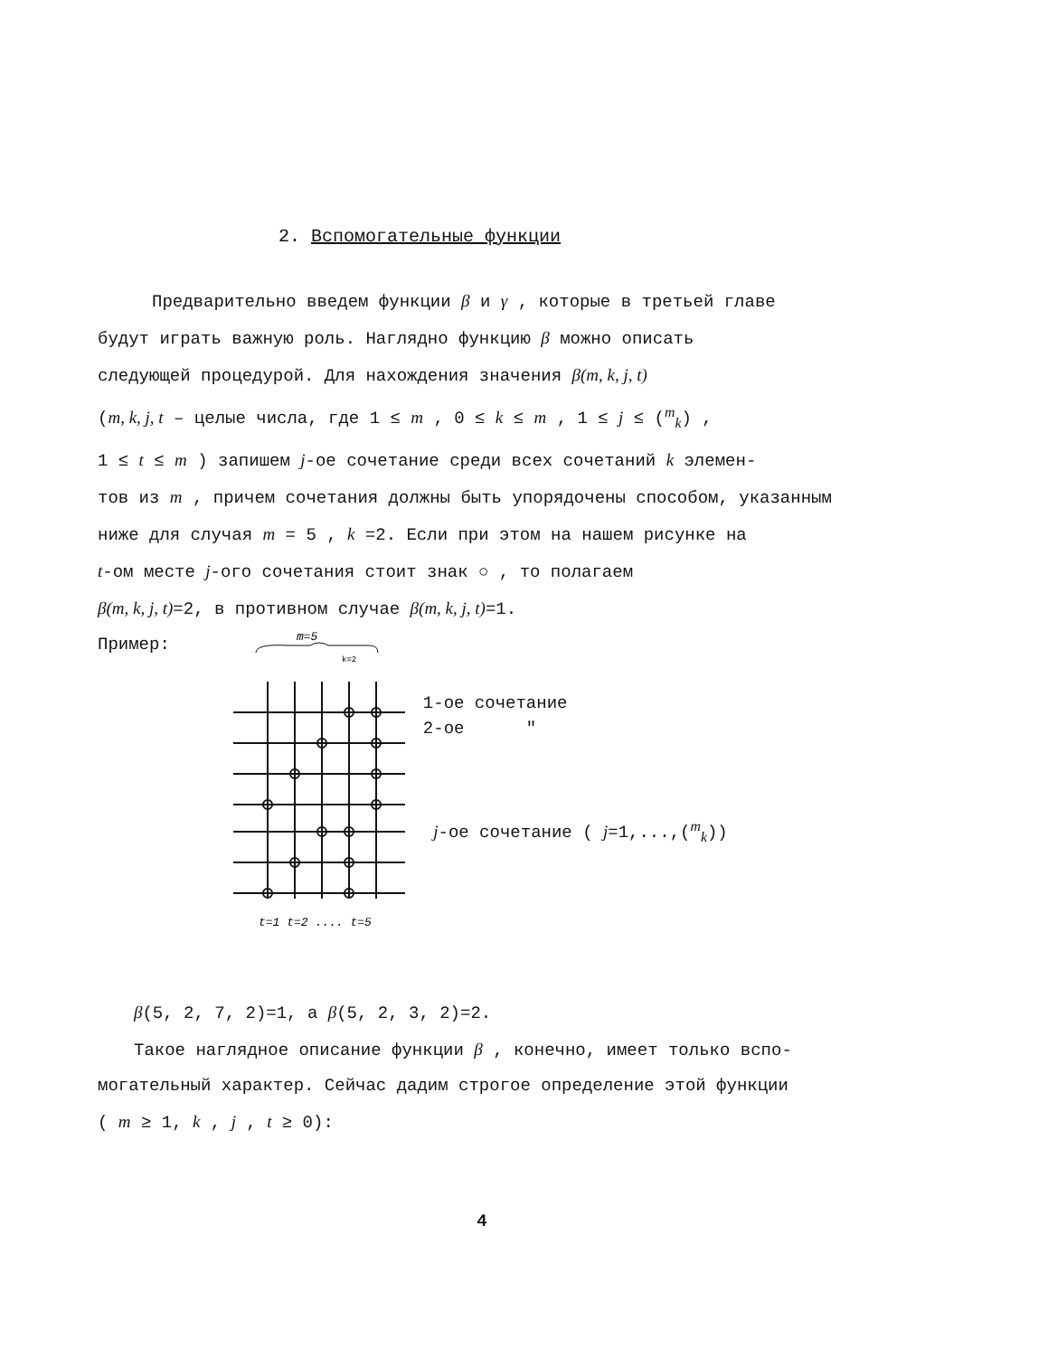2. Вспомогательные функции
Предварительно введем функции β и γ , которые в третьей главе
будут играть важную роль. Наглядно функцию β можно описать
следующей процедурой. Для нахождения значения β(m, k, j, t)
(m, k, j, t – целые числа, где 1 ≤ m , 0 ≤ k ≤ m , 1 ≤ j ≤ (<sup>m</sup><sub>k</sub>) ,
1 ≤ t ≤ m ) запишем j-ое сочетание среди всех сочетаний k элемен-
тов из m , причем сочетания должны быть упорядочены способом, указанным
ниже для случая m = 5 , k =2. Если при этом на нашем рисунке на
t-ом месте j-ого сочетания стоит знак ○ , то полагаем
β(m, k, j, t)=2, в противном случае β(m, k, j, t)=1.
Пример:
m=5
k=2
t=1 t=2 .... t=5
1-ое сочетание
2-ое "
j-ое сочетание ( j=1,...,(<sup>m</sup><sub>k</sub>))
β(5, 2, 7, 2)=1, а β(5, 2, 3, 2)=2.
Такое наглядное описание функции β , конечно, имеет только вспо-
могательный характер. Сейчас дадим строгое определение этой функции
( m ≥ 1, k , j , t ≥ 0):
4